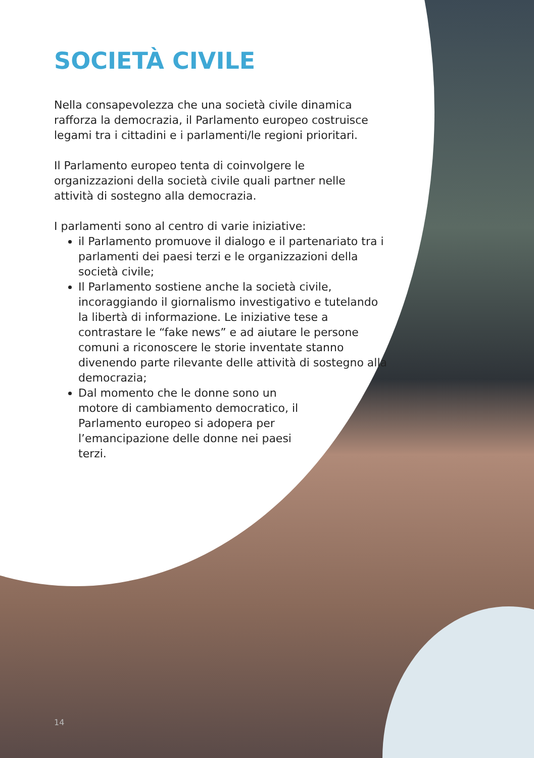SOCIETÀ CIVILE
Nella consapevolezza che una società civile dinamica rafforza la democrazia, il Parlamento europeo costruisce legami tra i cittadini e i parlamenti/le regioni prioritari.
Il Parlamento europeo tenta di coinvolgere le organizzazioni della società civile quali partner nelle attività di sostegno alla democrazia.
I parlamenti sono al centro di varie iniziative:
il Parlamento promuove il dialogo e il partenariato tra i parlamenti dei paesi terzi e le organizzazioni della società civile;
Il Parlamento sostiene anche la società civile, incoraggiando il giornalismo investigativo e tutelando la libertà di informazione. Le iniziative tese a contrastare le “fake news” e ad aiutare le persone comuni a riconoscere le storie inventate stanno divenendo parte rilevante delle attività di sostegno alla democrazia;
Dal momento che le donne sono un motore di cambiamento democratico, il Parlamento europeo si adopera per l’emancipazione delle donne nei paesi terzi.
14